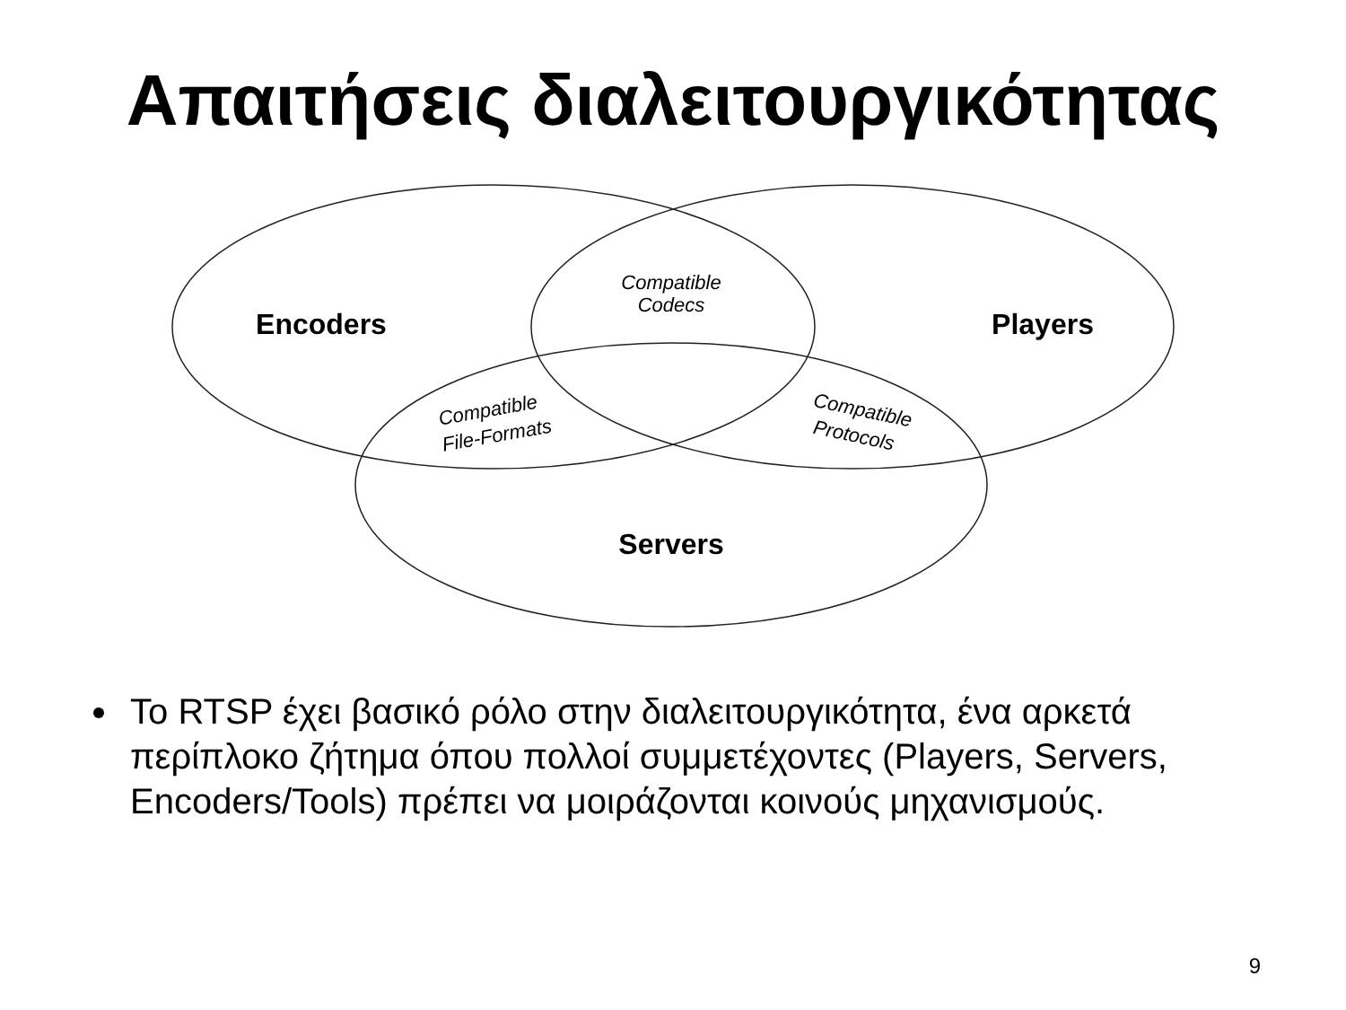Απαιτήσεις διαλειτουργικότητας
Encoders
Players
Servers
Compatible
Codecs
Compatible
File-Formats
Compatible
Protocols
Το RTSP έχει βασικό ρόλο στην διαλειτουργικότητα, ένα αρκετά περίπλοκο ζήτημα όπου πολλοί συμμετέχοντες (Players, Servers, Encoders/Tools) πρέπει να μοιράζονται κοινούς μηχανισμούς.
9